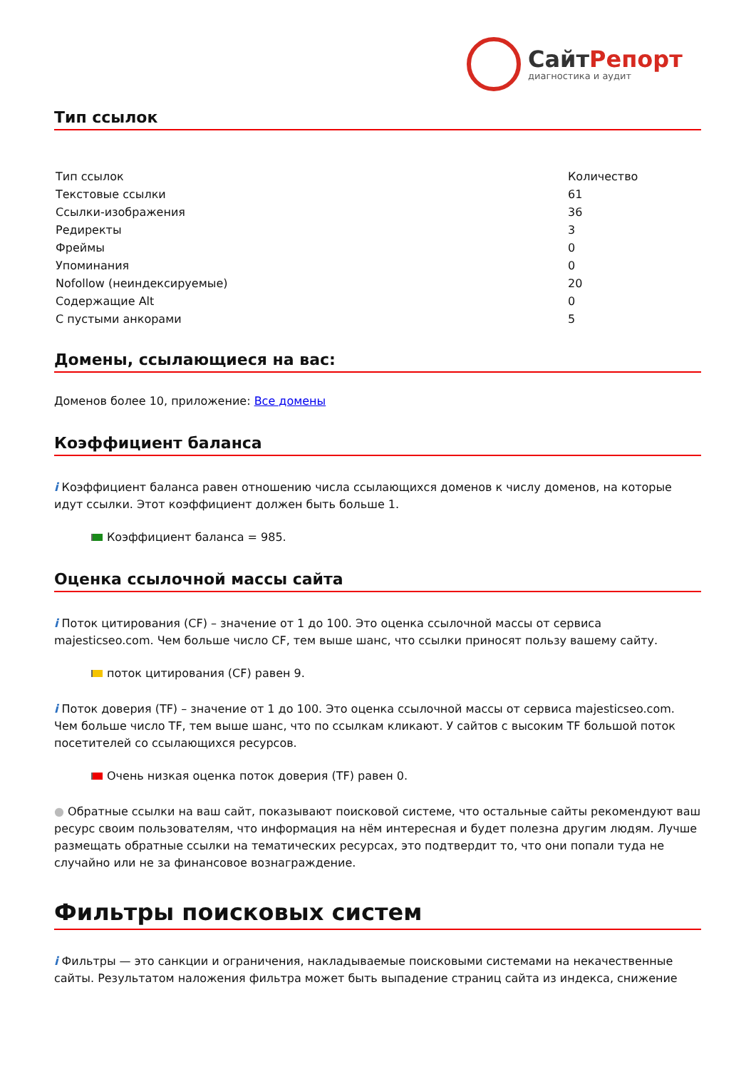СайтРепорт
диагностика и аудит
Тип ссылок
| Тип ссылок | Количество |
| Текстовые ссылки | 61 |
| Ссылки-изображения | 36 |
| Редиректы | 3 |
| Фреймы | 0 |
| Упоминания | 0 |
| Nofollow (неиндексируемые) | 20 |
| Содержащие Alt | 0 |
| С пустыми анкорами | 5 |
Домены, ссылающиеся на вас:
Доменов более 10, приложение: Все домены
Коэффициент баланса
i Коэффициент баланса равен отношению числа ссылающихся доменов к числу доменов, на которые идут ссылки. Этот коэффициент должен быть больше 1.
Коэффициент баланса = 985.
Оценка ссылочной массы сайта
i Поток цитирования (CF) – значение от 1 до 100. Это оценка ссылочной массы от сервиса majesticseo.com. Чем больше число CF, тем выше шанс, что ссылки приносят пользу вашему сайту.
поток цитирования (CF) равен 9.
i Поток доверия (TF) – значение от 1 до 100. Это оценка ссылочной массы от сервиса majesticseo.com. Чем больше число TF, тем выше шанс, что по ссылкам кликают. У сайтов с высоким TF большой поток посетителей со ссылающихся ресурсов.
Очень низкая оценка поток доверия (TF) равен 0.
● Обратные ссылки на ваш сайт, показывают поисковой системе, что остальные сайты рекомендуют ваш ресурс своим пользователям, что информация на нём интересная и будет полезна другим людям. Лучше размещать обратные ссылки на тематических ресурсах, это подтвердит то, что они попали туда не случайно или не за финансовое вознаграждение.
Фильтры поисковых систем
i Фильтры — это санкции и ограничения, накладываемые поисковыми системами на некачественные сайты. Результатом наложения фильтра может быть выпадение страниц сайта из индекса, снижение